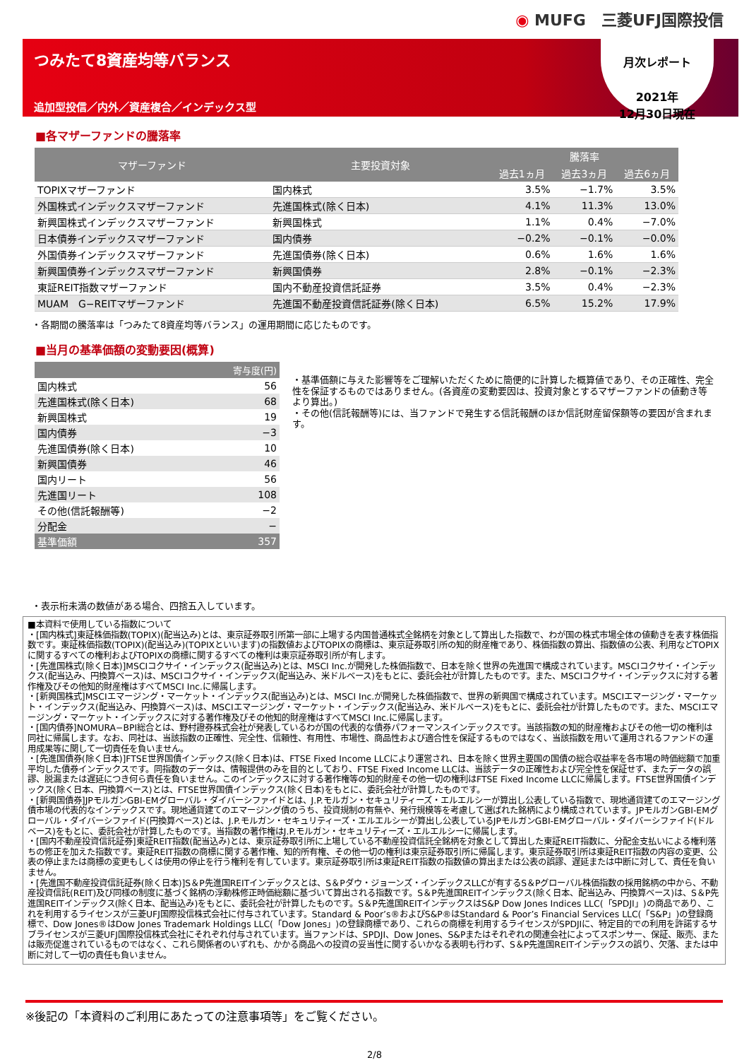◉ MUFG　三菱UFJ国際投信
つみたて8資産均等バランス
追加型投信／内外／資産複合／インデックス型
月次レポート
2021年
12月30日現在
■各マザーファンドの騰落率
| マザーファンド | 主要投資対象 | 騰落率 | | |
| --- | --- | --- | --- | --- |
| | | 過去1ヵ月 | 過去3ヵ月 | 過去6ヵ月 |
| TOPIXマザーファンド | 国内株式 | 3.5% | −1.7% | 3.5% |
| 外国株式インデックスマザーファンド | 先進国株式(除く日本) | 4.1% | 11.3% | 13.0% |
| 新興国株式インデックスマザーファンド | 新興国株式 | 1.1% | 0.4% | −7.0% |
| 日本債券インデックスマザーファンド | 国内債券 | −0.2% | −0.1% | −0.0% |
| 外国債券インデックスマザーファンド | 先進国債券(除く日本) | 0.6% | 1.6% | 1.6% |
| 新興国債券インデックスマザーファンド | 新興国債券 | 2.8% | −0.1% | −2.3% |
| 東証REIT指数マザーファンド | 国内不動産投資信託証券 | 3.5% | 0.4% | −2.3% |
| MUAM G−REITマザーファンド | 先進国不動産投資信託証券(除く日本) | 6.5% | 15.2% | 17.9% |
・各期間の騰落率は「つみたて8資産均等バランス」の運用期間に応じたものです。
■当月の基準価額の変動要因(概算)
| 寄与度(円) | |
| --- | --- |
| 国内株式 | 56 |
| 先進国株式(除く日本) | 68 |
| 新興国株式 | 19 |
| 国内債券 | −3 |
| 先進国債券(除く日本) | 10 |
| 新興国債券 | 46 |
| 国内リート | 56 |
| 先進国リート | 108 |
| その他(信託報酬等) | −2 |
| 分配金 | − |
| 基準価額 | 357 |
・基準価額に与えた影響等をご理解いただくために簡便的に計算した概算値であり、その正確性、完全性を保証するものではありません。(各資産の変動要因は、投資対象とするマザーファンドの値動き等より算出。)
・その他(信託報酬等)には、当ファンドで発生する信託報酬のほか信託財産留保額等の要因が含まれます。
・表示桁未満の数値がある場合、四捨五入しています。
■本資料で使用している指数について
・[国内株式]東証株価指数(TOPIX)(配当込み)とは、東京証券取引所第一部に上場する内国普通株式全銘柄を対象として算出した指数で、わが国の株式市場全体の値動きを表す株価指数です。東証株価指数(TOPIX)(配当込み)(TOPIXといいます)の指数値およびTOPIXの商標は、東京証券取引所の知的財産権であり、株価指数の算出、指数値の公表、利用などTOPIXに関するすべての権利およびTOPIXの商標に関するすべての権利は東京証券取引所が有します。
・[先進国株式(除く日本)]MSCIコクサイ・インデックス(配当込み)とは、MSCI Inc.が開発した株価指数で、日本を除く世界の先進国で構成されています。MSCIコクサイ・インデックス(配当込み、円換算ベース)は、MSCIコクサイ・インデックス(配当込み、米ドルベース)をもとに、委託会社が計算したものです。また、MSCIコクサイ・インデックスに対する著作権及びその他知的財産権はすべてMSCI Inc.に帰属します。
・[新興国株式]MSCIエマージング・マーケット・インデックス(配当込み)とは、MSCI Inc.が開発した株価指数で、世界の新興国で構成されています。MSCIエマージング・マーケット・インデックス(配当込み、円換算ベース)は、MSCIエマージング・マーケット・インデックス(配当込み、米ドルベース)をもとに、委託会社が計算したものです。また、MSCIエマージング・マーケット・インデックスに対する著作権及びその他知的財産権はすべてMSCI Inc.に帰属します。
・[国内債券]NOMURA−BPI総合とは、野村證券株式会社が発表しているわが国の代表的な債券パフォーマンスインデックスです。当該指数の知的財産権およびその他一切の権利は同社に帰属します。なお、同社は、当該指数の正確性、完全性、信頼性、有用性、市場性、商品性および適合性を保証するものではなく、当該指数を用いて運用されるファンドの運用成果等に関して一切責任を負いません。
・[先進国債券(除く日本)]FTSE世界国債インデックス(除く日本)は、FTSE Fixed Income LLCにより運営され、日本を除く世界主要国の国債の総合収益率を各市場の時価総額で加重平均した債券インデックスです。同指数のデータは、情報提供のみを目的としており、FTSE Fixed Income LLCは、当該データの正確性および完全性を保証せず、またデータの誤謬、脱漏または遅延につき何ら責任を負いません。このインデックスに対する著作権等の知的財産その他一切の権利はFTSE Fixed Income LLCに帰属します。FTSE世界国債インデックス(除く日本、円換算ベース)とは、FTSE世界国債インデックス(除く日本)をもとに、委託会社が計算したものです。
・[新興国債券]JPモルガンGBI-EMグローバル・ダイバーシファイドとは、J.P.モルガン・セキュリティーズ・エルエルシーが算出し公表している指数で、現地通貨建てのエマージング債市場の代表的なインデックスです。現地通貨建てのエマージング債のうち、投資規制の有無や、発行規模等を考慮して選ばれた銘柄により構成されています。JPモルガンGBI-EMグローバル・ダイバーシファイド(円換算ベース)とは、J.P.モルガン・セキュリティーズ・エルエルシーが算出し公表しているJPモルガンGBI-EMグローバル・ダイバーシファイド(ドルベース)をもとに、委託会社が計算したものです。当指数の著作権はJ.P.モルガン・セキュリティーズ・エルエルシーに帰属します。
・[国内不動産投資信託証券]東証REIT指数(配当込み)とは、東京証券取引所に上場している不動産投資信託全銘柄を対象として算出した東証REIT指数に、分配金支払いによる権利落ちの修正を加えた指数です。東証REIT指数の商標に関する著作権、知的所有権、その他一切の権利は東京証券取引所に帰属します。東京証券取引所は東証REIT指数の内容の変更、公表の停止または商標の変更もしくは使用の停止を行う権利を有しています。東京証券取引所は東証REIT指数の指数値の算出または公表の誤謬、遅延または中断に対して、責任を負いません。
・[先進国不動産投資信託証券(除く日本)]S＆P先進国REITインデックスとは、S＆Pダウ・ジョーンズ・インデックスLLCが有するS＆Pグローバル株価指数の採用銘柄の中から、不動産投資信託(REIT)及び同様の制度に基づく銘柄の浮動株修正時価総額に基づいて算出される指数です。S＆P先進国REITインデックス(除く日本、配当込み、円換算ベース)は、S＆P先進国REITインデックス(除く日本、配当込み)をもとに、委託会社が計算したものです。S＆P先進国REITインデックスはS&P Dow Jones Indices LLC(「SPDJI」)の商品であり、これを利用するライセンスが三菱UFJ国際投信株式会社に付与されています。Standard & Poor’s®およびS&P®はStandard & Poor’s Financial Services LLC(「S&P」)の登録商標で、Dow Jones®はDow Jones Trademark Holdings LLC(「Dow Jones」)の登録商標であり、これらの商標を利用するライセンスがSPDJIに、特定目的での利用を許諾するサブライセンスが三菱UFJ国際投信株式会社にそれぞれ付与されています。当ファンドは、SPDJI、Dow Jones、S&Pまたはそれぞれの関連会社によってスポンサー、保証、販売、または販売促進されているものではなく、これら関係者のいずれも、かかる商品への投資の妥当性に関するいかなる表明も行わず、S＆P先進国REITインデックスの誤り、欠落、または中断に対して一切の責任も負いません。
※後記の「本資料のご利用にあたっての注意事項等」をご覧ください。
2/8